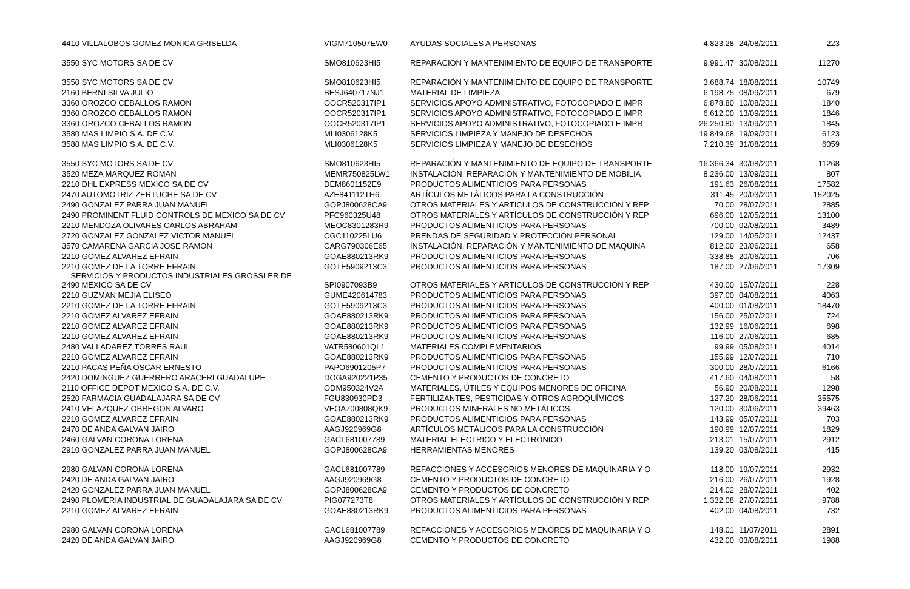| 4410 VILLALOBOS GOMEZ MONICA GRISELDA | VIGM710507EW0 | AYUDAS SOCIALES A PERSONAS | 4,823.28 | 24/08/2011 | 223 |
| 3550 SYC MOTORS SA DE CV | SMO810623HI5 | REPARACIÓN Y MANTENIMIENTO DE EQUIPO DE TRANSPORTE | 9,991.47 | 30/08/2011 | 11270 |
| 3550 SYC MOTORS SA DE CV | SMO810623HI5 | REPARACIÓN Y MANTENIMIENTO DE EQUIPO DE TRANSPORTE | 3,688.74 | 18/08/2011 | 10749 |
| 2160 BERNI SILVA JULIO | BESJ640717NJ1 | MATERIAL DE LIMPIEZA | 6,198.75 | 08/09/2011 | 679 |
| 3360 OROZCO CEBALLOS RAMON | OOCR520317IP1 | SERVICIOS APOYO ADMINISTRATIVO, FOTOCOPIADO E IMPR | 6,878.80 | 10/08/2011 | 1840 |
| 3360 OROZCO CEBALLOS RAMON | OOCR520317IP1 | SERVICIOS APOYO ADMINISTRATIVO, FOTOCOPIADO E IMPR | 6,612.00 | 13/09/2011 | 1846 |
| 3360 OROZCO CEBALLOS RAMON | OOCR520317IP1 | SERVICIOS APOYO ADMINISTRATIVO, FOTOCOPIADO E IMPR | 26,250.80 | 13/09/2011 | 1845 |
| 3580 MAS LIMPIO S.A. DE C.V. | MLI0306128K5 | SERVICIOS LIMPIEZA Y MANEJO DE DESECHOS | 19,849.68 | 19/09/2011 | 6123 |
| 3580 MAS LIMPIO S.A. DE C.V. | MLI0306128K5 | SERVICIOS LIMPIEZA Y MANEJO DE DESECHOS | 7,210.39 | 31/08/2011 | 6059 |
| 3550 SYC MOTORS SA DE CV | SMO810623HI5 | REPARACIÓN Y MANTENIMIENTO DE EQUIPO DE TRANSPORTE | 16,366.34 | 30/08/2011 | 11268 |
| 3520 MEZA MARQUEZ ROMAN | MEMR750825LW1 | INSTALACIÓN, REPARACIÓN Y MANTENIMIENTO DE MOBILIA | 8,236.00 | 13/09/2011 | 807 |
| 2210 DHL EXPRESS MEXICO SA DE CV | DEM8601152E9 | PRODUCTOS ALIMENTICIOS PARA PERSONAS | 191.63 | 26/08/2011 | 17582 |
| 2470 AUTOMOTRIZ ZERTUCHE SA DE CV | AZE841112TH6 | ARTÍCULOS METÁLICOS PARA LA CONSTRUCCIÓN | 311.45 | 20/03/2011 | 152025 |
| 2490 GONZALEZ PARRA JUAN MANUEL | GOPJ800628CA9 | OTROS MATERIALES Y ARTÍCULOS DE CONSTRUCCIÓN Y REP | 70.00 | 28/07/2011 | 2885 |
| 2490 PROMINENT FLUID CONTROLS DE MEXICO SA DE CV | PFC960325U48 | OTROS MATERIALES Y ARTÍCULOS DE CONSTRUCCIÓN Y REP | 696.00 | 12/05/2011 | 13100 |
| 2210 MENDOZA OLIVARES CARLOS ABRAHAM | MEOC8301283R9 | PRODUCTOS ALIMENTICIOS PARA PERSONAS | 700.00 | 02/08/2011 | 3489 |
| 2720 GONZALEZ GONZALEZ VICTOR MANUEL | CGC110225LU6 | PRENDAS DE SEGURIDAD Y PROTECCIÓN PERSONAL | 129.00 | 14/05/2011 | 12437 |
| 3570 CAMARENA GARCIA JOSE RAMON | CARG790306E65 | INSTALACIÓN, REPARACIÓN Y MANTENIMIENTO DE MAQUINA | 812.00 | 23/06/2011 | 658 |
| 2210 GOMEZ ALVAREZ EFRAIN | GOAE880213RK9 | PRODUCTOS ALIMENTICIOS PARA PERSONAS | 338.85 | 20/06/2011 | 706 |
| 2210 GOMEZ DE LA TORRE EFRAIN | GOTE5909213C3 | PRODUCTOS ALIMENTICIOS PARA PERSONAS | 187.00 | 27/06/2011 | 17309 |
| SERVICIOS Y PRODUCTOS INDUSTRIALES GROSSLER DE 2490 MEXICO SA DE CV | SPI0907093B9 | OTROS MATERIALES Y ARTÍCULOS DE CONSTRUCCIÓN Y REP | 430.00 | 15/07/2011 | 228 |
| 2210 GUZMAN MEJIA ELISEO | GUME420614783 | PRODUCTOS ALIMENTICIOS PARA PERSONAS | 397.00 | 04/08/2011 | 4063 |
| 2210 GOMEZ DE LA TORRE EFRAIN | GOTE5909213C3 | PRODUCTOS ALIMENTICIOS PARA PERSONAS | 400.00 | 01/08/2011 | 18470 |
| 2210 GOMEZ ALVAREZ EFRAIN | GOAE880213RK9 | PRODUCTOS ALIMENTICIOS PARA PERSONAS | 156.00 | 25/07/2011 | 724 |
| 2210 GOMEZ ALVAREZ EFRAIN | GOAE880213RK9 | PRODUCTOS ALIMENTICIOS PARA PERSONAS | 132.99 | 16/06/2011 | 698 |
| 2210 GOMEZ ALVAREZ EFRAIN | GOAE880213RK9 | PRODUCTOS ALIMENTICIOS PARA PERSONAS | 116.00 | 27/06/2011 | 685 |
| 2480 VALLADAREZ TORRES RAUL | VATR580601QL1 | MATERIALES COMPLEMENTARIOS | 99.99 | 05/08/2011 | 4014 |
| 2210 GOMEZ ALVAREZ EFRAIN | GOAE880213RK9 | PRODUCTOS ALIMENTICIOS PARA PERSONAS | 155.99 | 12/07/2011 | 710 |
| 2210 PACAS PEÑA OSCAR ERNESTO | PAPO6901205P7 | PRODUCTOS ALIMENTICIOS PARA PERSONAS | 300.00 | 28/07/2011 | 6166 |
| 2420 DOMINGUEZ GUERRERO ARACERI GUADALUPE | DOGA920221P35 | CEMENTO Y PRODUCTOS DE CONCRETO | 417.60 | 04/08/2011 | 58 |
| 2110 OFFICE DEPOT MEXICO S.A. DE C.V. | ODM950324V2A | MATERIALES, ÚTILES Y EQUIPOS MENORES DE OFICINA | 56.90 | 20/08/2011 | 1298 |
| 2520 FARMACIA GUADALAJARA SA DE CV | FGU830930PD3 | FERTILIZANTES, PESTICIDAS Y OTROS AGROQUÍMICOS | 127.20 | 28/06/2011 | 35575 |
| 2410 VELAZQUEZ OBREGON ALVARO | VEOA700808QK9 | PRODUCTOS MINERALES NO METÁLICOS | 120.00 | 30/06/2011 | 39463 |
| 2210 GOMEZ ALVAREZ EFRAIN | GOAE880213RK9 | PRODUCTOS ALIMENTICIOS PARA PERSONAS | 143.99 | 05/07/2011 | 703 |
| 2470 DE ANDA GALVAN JAIRO | AAGJ920969G8 | ARTÍCULOS METÁLICOS PARA LA CONSTRUCCIÓN | 190.99 | 12/07/2011 | 1829 |
| 2460 GALVAN CORONA LORENA | GACL681007789 | MATERIAL ELÉCTRICO Y ELECTRÓNICO | 213.01 | 15/07/2011 | 2912 |
| 2910 GONZALEZ PARRA JUAN MANUEL | GOPJ800628CA9 | HERRAMIENTAS MENORES | 139.20 | 03/08/2011 | 415 |
| 2980 GALVAN CORONA LORENA | GACL681007789 | REFACCIONES Y ACCESORIOS MENORES DE MAQUINARIA Y O | 118.00 | 19/07/2011 | 2932 |
| 2420 DE ANDA GALVAN JAIRO | AAGJ920969G8 | CEMENTO Y PRODUCTOS DE CONCRETO | 216.00 | 26/07/2011 | 1928 |
| 2420 GONZALEZ PARRA JUAN MANUEL | GOPJ800628CA9 | CEMENTO Y PRODUCTOS DE CONCRETO | 214.02 | 28/07/2011 | 402 |
| 2490 PLOMERIA INDUSTRIAL DE GUADALAJARA SA DE CV | PIG077273T8 | OTROS MATERIALES Y ARTÍCULOS DE CONSTRUCCIÓN Y REP | 1,332.08 | 27/07/2011 | 9788 |
| 2210 GOMEZ ALVAREZ EFRAIN | GOAE880213RK9 | PRODUCTOS ALIMENTICIOS PARA PERSONAS | 402.00 | 04/08/2011 | 732 |
| 2980 GALVAN CORONA LORENA | GACL681007789 | REFACCIONES Y ACCESORIOS MENORES DE MAQUINARIA Y O | 148.01 | 11/07/2011 | 2891 |
| 2420 DE ANDA GALVAN JAIRO | AAGJ920969G8 | CEMENTO Y PRODUCTOS DE CONCRETO | 432.00 | 03/08/2011 | 1988 |